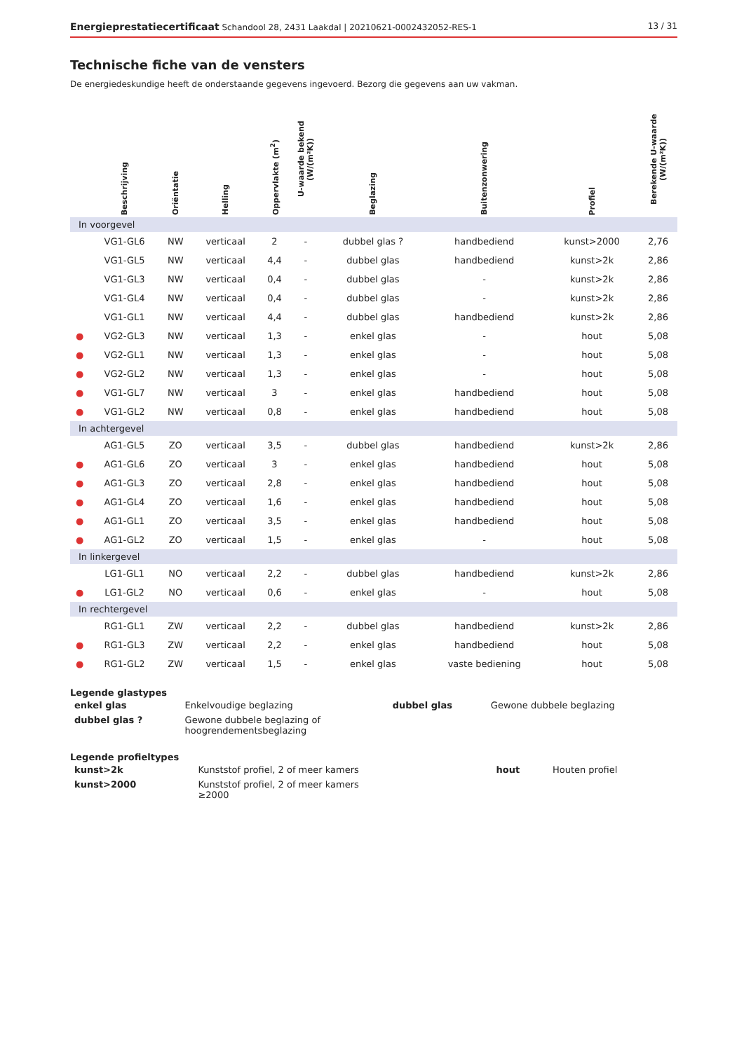Energieprestatiecertificaat Schandool 28, 2431 Laakdal | 20210621-0002432052-RES-1 13 / 31
Technische fiche van de vensters
De energiedeskundige heeft de onderstaande gegevens ingevoerd. Bezorg die gegevens aan uw vakman.
| | Beschrijving | Oriëntatie | Helling | Oppervlakte (m<sup>2</sup>) | U-waarde bekend (W/(m²K)) | Beglazing | Buitenzonwering | Profiel | Berekende U-waarde (W/(m²K)) |
| --- | --- | --- | --- | --- | --- | --- | --- | --- | --- |
| In voorgevel | | | | | | | | | |
| | VG1-GL6 | NW | verticaal | 2 | - | dubbel glas ? | handbediend | kunst>2000 | 2,76 |
| | VG1-GL5 | NW | verticaal | 4,4 | - | dubbel glas | handbediend | kunst>2k | 2,86 |
| | VG1-GL3 | NW | verticaal | 0,4 | - | dubbel glas | - | kunst>2k | 2,86 |
| | VG1-GL4 | NW | verticaal | 0,4 | - | dubbel glas | - | kunst>2k | 2,86 |
| | VG1-GL1 | NW | verticaal | 4,4 | - | dubbel glas | handbediend | kunst>2k | 2,86 |
| ● | VG2-GL3 | NW | verticaal | 1,3 | - | enkel glas | - | hout | 5,08 |
| ● | VG2-GL1 | NW | verticaal | 1,3 | - | enkel glas | - | hout | 5,08 |
| ● | VG2-GL2 | NW | verticaal | 1,3 | - | enkel glas | - | hout | 5,08 |
| ● | VG1-GL7 | NW | verticaal | 3 | - | enkel glas | handbediend | hout | 5,08 |
| ● | VG1-GL2 | NW | verticaal | 0,8 | - | enkel glas | handbediend | hout | 5,08 |
| In achtergevel | | | | | | | | | |
| | AG1-GL5 | ZO | verticaal | 3,5 | - | dubbel glas | handbediend | kunst>2k | 2,86 |
| ● | AG1-GL6 | ZO | verticaal | 3 | - | enkel glas | handbediend | hout | 5,08 |
| ● | AG1-GL3 | ZO | verticaal | 2,8 | - | enkel glas | handbediend | hout | 5,08 |
| ● | AG1-GL4 | ZO | verticaal | 1,6 | - | enkel glas | handbediend | hout | 5,08 |
| ● | AG1-GL1 | ZO | verticaal | 3,5 | - | enkel glas | handbediend | hout | 5,08 |
| ● | AG1-GL2 | ZO | verticaal | 1,5 | - | enkel glas | - | hout | 5,08 |
| In linkergevel | | | | | | | | | |
| | LG1-GL1 | NO | verticaal | 2,2 | - | dubbel glas | handbediend | kunst>2k | 2,86 |
| ● | LG1-GL2 | NO | verticaal | 0,6 | - | enkel glas | - | hout | 5,08 |
| In rechtergevel | | | | | | | | | |
| | RG1-GL1 | ZW | verticaal | 2,2 | - | dubbel glas | handbediend | kunst>2k | 2,86 |
| ● | RG1-GL3 | ZW | verticaal | 2,2 | - | enkel glas | handbediend | hout | 5,08 |
| ● | RG1-GL2 | ZW | verticaal | 1,5 | - | enkel glas | vaste bediening | hout | 5,08 |
Legende glastypes
| enkel glas | Enkelvoudige beglazing | dubbel glas | Gewone dubbele beglazing |
| dubbel glas ? | Gewone dubbele beglazing of hoogrendementsbeglazing | | |
Legende profieltypes
| kunst>2k | Kunststof profiel, 2 of meer kamers | hout | Houten profiel |
| kunst>2000 | Kunststof profiel, 2 of meer kamers ≥2000 | | |